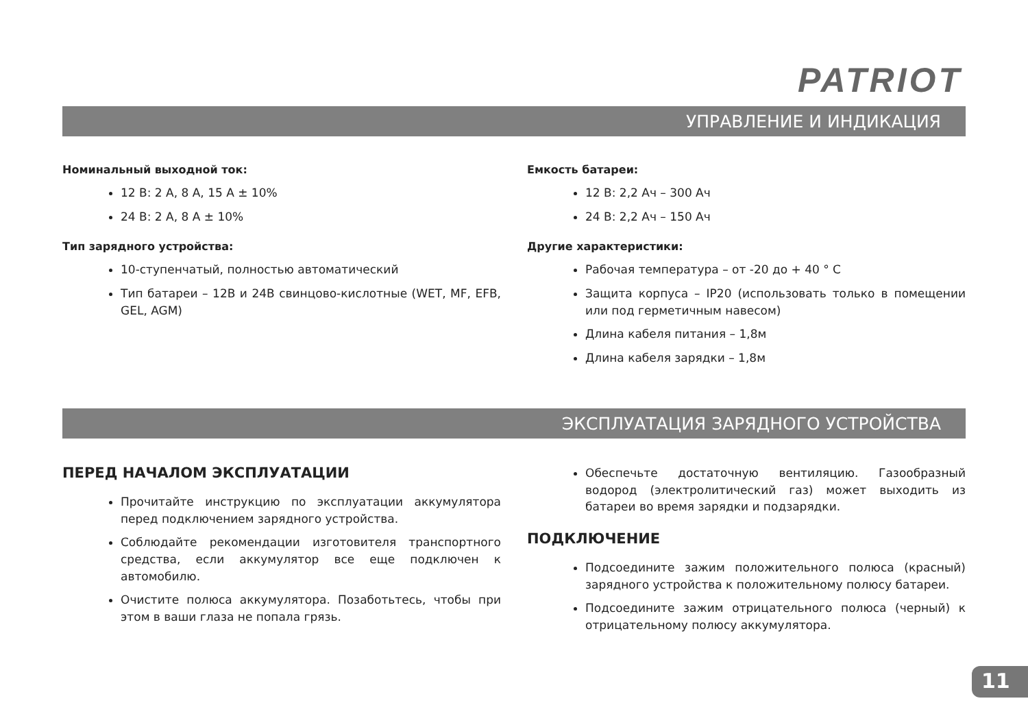PATRIOT
УПРАВЛЕНИЕ И ИНДИКАЦИЯ
Номинальный выходной ток:
12 В: 2 А, 8 А, 15 А ± 10%
24 В: 2 А, 8 А ± 10%
Тип зарядного устройства:
10-ступенчатый, полностью автоматический
Тип батареи – 12В и 24В свинцово-кислотные (WET, MF, EFB, GEL, AGM)
Емкость батареи:
12 В: 2,2 Ач – 300 Ач
24 В: 2,2 Ач – 150 Ач
Другие характеристики:
Рабочая температура – от -20 до + 40 ° С
Защита корпуса – IP20 (использовать только в помещении или под герметичным навесом)
Длина кабеля питания – 1,8м
Длина кабеля зарядки – 1,8м
ЭКСПЛУАТАЦИЯ ЗАРЯДНОГО УСТРОЙСТВА
ПЕРЕД НАЧАЛОМ ЭКСПЛУАТАЦИИ
Прочитайте инструкцию по эксплуатации аккумулятора перед подключением зарядного устройства.
Соблюдайте рекомендации изготовителя транспортного средства, если аккумулятор все еще подключен к автомобилю.
Очистите полюса аккумулятора. Позаботьтесь, чтобы при этом в ваши глаза не попала грязь.
Обеспечьте достаточную вентиляцию. Газообразный водород (электролитический газ) может выходить из батареи во время зарядки и подзарядки.
ПОДКЛЮЧЕНИЕ
Подсоедините зажим положительного полюса (красный) зарядного устройства к положительному полюсу батареи.
Подсоедините зажим отрицательного полюса (черный) к отрицательному полюсу аккумулятора.
11